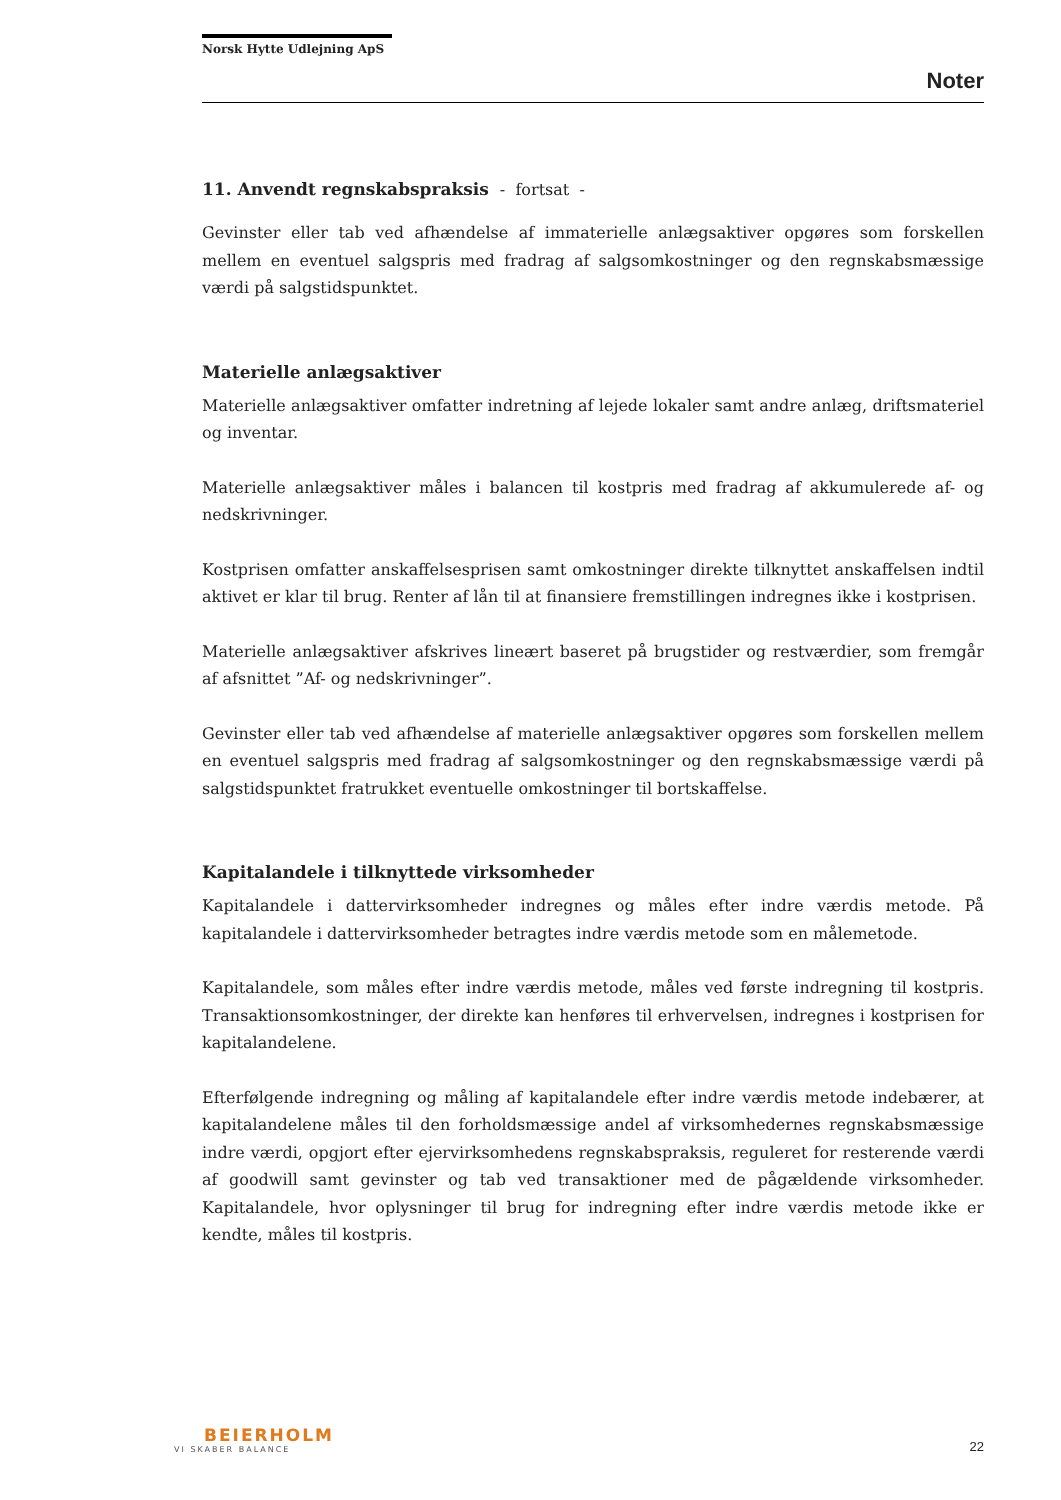Norsk Hytte Udlejning ApS
Noter
11. Anvendt regnskabspraksis - fortsat -
Gevinster eller tab ved afhændelse af immaterielle anlægsaktiver opgøres som forskellen mellem en eventuel salgspris med fradrag af salgsomkostninger og den regnskabsmæssige værdi på salgstidspunktet.
Materielle anlægsaktiver
Materielle anlægsaktiver omfatter indretning af lejede lokaler samt andre anlæg, driftsmateriel og inventar.
Materielle anlægsaktiver måles i balancen til kostpris med fradrag af akkumulerede af- og nedskrivninger.
Kostprisen omfatter anskaffelsesprisen samt omkostninger direkte tilknyttet anskaffelsen indtil aktivet er klar til brug. Renter af lån til at finansiere fremstillingen indregnes ikke i kostprisen.
Materielle anlægsaktiver afskrives lineært baseret på brugstider og restværdier, som fremgår af afsnittet ”Af- og nedskrivninger”.
Gevinster eller tab ved afhændelse af materielle anlægsaktiver opgøres som forskellen mellem en eventuel salgspris med fradrag af salgsomkostninger og den regnskabsmæssige værdi på salgstidspunktet fratrukket eventuelle omkostninger til bortskaffelse.
Kapitalandele i tilknyttede virksomheder
Kapitalandele i dattervirksomheder indregnes og måles efter indre værdis metode. På kapitalandele i dattervirksomheder betragtes indre værdis metode som en målemetode.
Kapitalandele, som måles efter indre værdis metode, måles ved første indregning til kostpris. Transaktionsomkostninger, der direkte kan henføres til erhvervelsen, indregnes i kostprisen for kapitalandelene.
Efterfølgende indregning og måling af kapitalandele efter indre værdis metode indebærer, at kapitalandelene måles til den forholdsmæssige andel af virksomhedernes regnskabsmæssige indre værdi, opgjort efter ejervirksomhedens regnskabspraksis, reguleret for resterende værdi af goodwill samt gevinster og tab ved transaktioner med de pågældende virksomheder. Kapitalandele, hvor oplysninger til brug for indregning efter indre værdis metode ikke er kendte, måles til kostpris.
BEIERHOLM
VI SKABER BALANCE
22